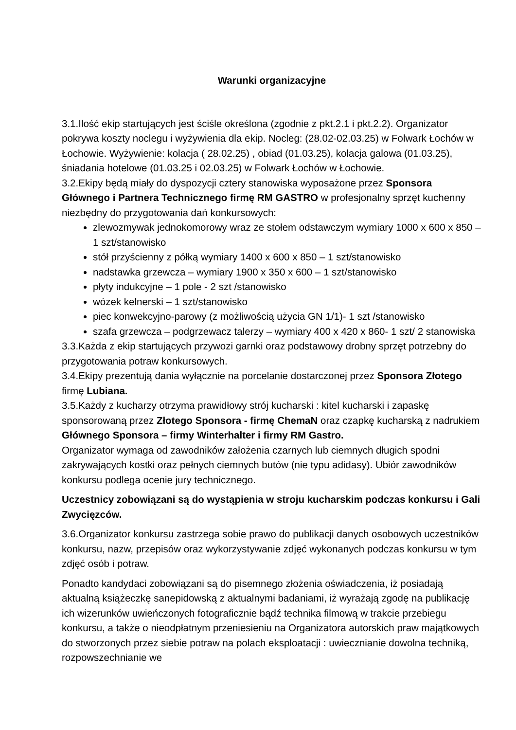Warunki organizacyjne
3.1.Ilość ekip startujących jest ściśle określona (zgodnie z pkt.2.1 i pkt.2.2). Organizator pokrywa koszty noclegu i wyżywienia dla ekip. Nocleg: (28.02-02.03.25) w Folwark Łochów w Łochowie. Wyżywienie: kolacja ( 28.02.25) , obiad (01.03.25), kolacja galowa (01.03.25), śniadania hotelowe (01.03.25 i 02.03.25) w Folwark Łochów w Łochowie.
3.2.Ekipy będą miały do dyspozycji cztery stanowiska wyposażone przez Sponsora Głównego i Partnera Technicznego firmę RM GASTRO w profesjonalny sprzęt kuchenny niezbędny do przygotowania dań konkursowych:
zlewozmywak jednokomorowy wraz ze stołem odstawczym wymiary 1000 x 600 x 850 – 1 szt/stanowisko
stół przyścienny z półką wymiary 1400 x 600 x 850 – 1 szt/stanowisko
nadstawka grzewcza – wymiary 1900 x 350 x 600 – 1 szt/stanowisko
płyty indukcyjne – 1 pole - 2 szt /stanowisko
wózek kelnerski – 1 szt/stanowisko
piec konwekcyjno-parowy (z możliwością użycia GN 1/1)- 1 szt /stanowisko
szafa grzewcza – podgrzewacz talerzy – wymiary 400 x 420 x 860- 1 szt/ 2 stanowiska
3.3.Każda z ekip startujących przywozi garnki oraz podstawowy drobny sprzęt potrzebny do przygotowania potraw konkursowych.
3.4.Ekipy prezentują dania wyłącznie na porcelanie dostarczonej przez Sponsora Złotego firmę Lubiana.
3.5.Każdy z kucharzy otrzyma prawidłowy strój kucharski : kitel kucharski i zapaskę sponsorowaną przez Złotego Sponsora - firmę ChemaN oraz czapkę kucharską z nadrukiem Głównego Sponsora – firmy Winterhalter i firmy RM Gastro.
Organizator wymaga od zawodników założenia czarnych lub ciemnych długich spodni zakrywających kostki oraz pełnych ciemnych butów (nie typu adidasy). Ubiór zawodników konkursu podlega ocenie jury technicznego.
Uczestnicy zobowiązani są do wystąpienia w stroju kucharskim podczas konkursu i Gali Zwycięzców.
3.6.Organizator konkursu zastrzega sobie prawo do publikacji danych osobowych uczestników konkursu, nazw, przepisów oraz wykorzystywanie zdjęć wykonanych podczas konkursu w tym zdjęć osób i potraw.
Ponadto kandydaci zobowiązani są do pisemnego złożenia oświadczenia, iż posiadają aktualną książeczkę sanepidowską z aktualnymi badaniami, iż wyrażają zgodę na publikację ich wizerunków uwieńczonych fotograficznie bądź technika filmową w trakcie przebiegu konkursu, a także o nieodpłatnym przeniesieniu na Organizatora autorskich praw majątkowych do stworzonych przez siebie potraw na polach eksploatacji : uwiecznianie dowolna techniką, rozpowszechnianie we